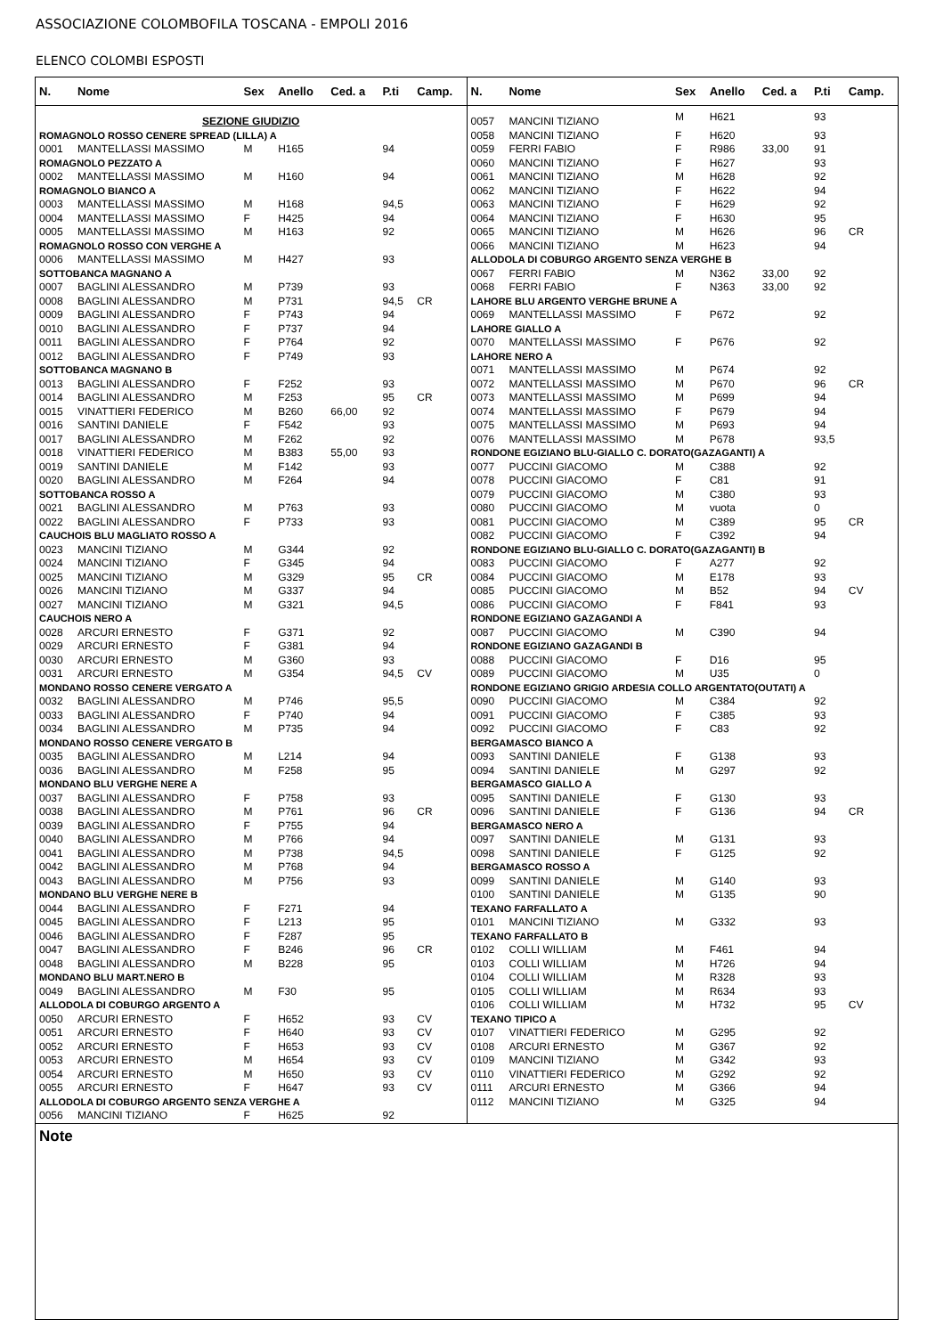ASSOCIAZIONE COLOMBOFILA TOSCANA - EMPOLI 2016
ELENCO COLOMBI ESPOSTI
| N. | Nome | Sex | Anello | Ced. a | P.ti | Camp. |
| --- | --- | --- | --- | --- | --- | --- |
| SEZIONE GIUDIZIO | | | | | | |
| ROMAGNOLO ROSSO CENERE SPREAD (LILLA) A | | | | | | |
| 0001 | MANTELLASSI MASSIMO | M | H165 | | 94 | |
| ROMAGNOLO PEZZATO A | | | | | | |
| 0002 | MANTELLASSI MASSIMO | M | H160 | | 94 | |
| ROMAGNOLO BIANCO A | | | | | | |
| 0003 | MANTELLASSI MASSIMO | M | H168 | | 94,5 | |
| 0004 | MANTELLASSI MASSIMO | F | H425 | | 94 | |
| 0005 | MANTELLASSI MASSIMO | M | H163 | | 92 | |
| ROMAGNOLO ROSSO CON VERGHE A | | | | | | |
| 0006 | MANTELLASSI MASSIMO | M | H427 | | 93 | |
| SOTTOBANCA MAGNANO A | | | | | | |
| 0007 | BAGLINI ALESSANDRO | M | P739 | | 93 | |
| 0008 | BAGLINI ALESSANDRO | M | P731 | | 94,5 | CR |
| 0009 | BAGLINI ALESSANDRO | F | P743 | | 94 | |
| 0010 | BAGLINI ALESSANDRO | F | P737 | | 94 | |
| 0011 | BAGLINI ALESSANDRO | F | P764 | | 92 | |
| 0012 | BAGLINI ALESSANDRO | F | P749 | | 93 | |
| SOTTOBANCA MAGNANO B | | | | | | |
| 0013 | BAGLINI ALESSANDRO | F | F252 | | 93 | |
| 0014 | BAGLINI ALESSANDRO | M | F253 | | 95 | CR |
| 0015 | VINATTIERI FEDERICO | M | B260 | 66,00 | 92 | |
| 0016 | SANTINI DANIELE | F | F542 | | 93 | |
| 0017 | BAGLINI ALESSANDRO | M | F262 | | 92 | |
| 0018 | VINATTIERI FEDERICO | M | B383 | 55,00 | 93 | |
| 0019 | SANTINI DANIELE | M | F142 | | 93 | |
| 0020 | BAGLINI ALESSANDRO | M | F264 | | 94 | |
| SOTTOBANCA ROSSO A | | | | | | |
| 0021 | BAGLINI ALESSANDRO | M | P763 | | 93 | |
| 0022 | BAGLINI ALESSANDRO | F | P733 | | 93 | |
| CAUCHOIS BLU MAGLIATO ROSSO A | | | | | | |
| 0023 | MANCINI TIZIANO | M | G344 | | 92 | |
| 0024 | MANCINI TIZIANO | F | G345 | | 94 | |
| 0025 | MANCINI TIZIANO | M | G329 | | 95 | CR |
| 0026 | MANCINI TIZIANO | M | G337 | | 94 | |
| 0027 | MANCINI TIZIANO | M | G321 | | 94,5 | |
| CAUCHOIS NERO A | | | | | | |
| 0028 | ARCURI ERNESTO | F | G371 | | 92 | |
| 0029 | ARCURI ERNESTO | F | G381 | | 94 | |
| 0030 | ARCURI ERNESTO | M | G360 | | 93 | |
| 0031 | ARCURI ERNESTO | M | G354 | | 94,5 | CV |
| MONDANO ROSSO CENERE VERGATO A | | | | | | |
| 0032 | BAGLINI ALESSANDRO | M | P746 | | 95,5 | |
| 0033 | BAGLINI ALESSANDRO | F | P740 | | 94 | |
| 0034 | BAGLINI ALESSANDRO | M | P735 | | 94 | |
| MONDANO ROSSO CENERE VERGATO B | | | | | | |
| 0035 | BAGLINI ALESSANDRO | M | L214 | | 94 | |
| 0036 | BAGLINI ALESSANDRO | M | F258 | | 95 | |
| MONDANO BLU VERGHE NERE A | | | | | | |
| 0037 | BAGLINI ALESSANDRO | F | P758 | | 93 | |
| 0038 | BAGLINI ALESSANDRO | M | P761 | | 96 | CR |
| 0039 | BAGLINI ALESSANDRO | F | P755 | | 94 | |
| 0040 | BAGLINI ALESSANDRO | M | P766 | | 94 | |
| 0041 | BAGLINI ALESSANDRO | M | P738 | | 94,5 | |
| 0042 | BAGLINI ALESSANDRO | M | P768 | | 94 | |
| 0043 | BAGLINI ALESSANDRO | M | P756 | | 93 | |
| MONDANO BLU VERGHE NERE B | | | | | | |
| 0044 | BAGLINI ALESSANDRO | F | F271 | | 94 | |
| 0045 | BAGLINI ALESSANDRO | F | L213 | | 95 | |
| 0046 | BAGLINI ALESSANDRO | F | F287 | | 95 | |
| 0047 | BAGLINI ALESSANDRO | F | B246 | | 96 | CR |
| 0048 | BAGLINI ALESSANDRO | M | B228 | | 95 | |
| MONDANO BLU MART.NERO B | | | | | | |
| 0049 | BAGLINI ALESSANDRO | M | F30 | | 95 | |
| ALLODOLA DI COBURGO ARGENTO A | | | | | | |
| 0050 | ARCURI ERNESTO | F | H652 | | 93 | CV |
| 0051 | ARCURI ERNESTO | F | H640 | | 93 | CV |
| 0052 | ARCURI ERNESTO | F | H653 | | 93 | CV |
| 0053 | ARCURI ERNESTO | M | H654 | | 93 | CV |
| 0054 | ARCURI ERNESTO | M | H650 | | 93 | CV |
| 0055 | ARCURI ERNESTO | F | H647 | | 93 | CV |
| ALLODOLA DI COBURGO ARGENTO SENZA VERGHE A | | | | | | |
| 0056 | MANCINI TIZIANO | F | H625 | | 92 | |
| N. | Nome | Sex | Anello | Ced. a | P.ti | Camp. |
| --- | --- | --- | --- | --- | --- | --- |
| 0057 | MANCINI TIZIANO | M | H621 | | 93 | |
| 0058 | MANCINI TIZIANO | F | H620 | | 93 | |
| 0059 | FERRI FABIO | F | R986 | 33,00 | 91 | |
| 0060 | MANCINI TIZIANO | F | H627 | | 93 | |
| 0061 | MANCINI TIZIANO | M | H628 | | 92 | |
| 0062 | MANCINI TIZIANO | F | H622 | | 94 | |
| 0063 | MANCINI TIZIANO | F | H629 | | 92 | |
| 0064 | MANCINI TIZIANO | F | H630 | | 95 | |
| 0065 | MANCINI TIZIANO | M | H626 | | 96 | CR |
| 0066 | MANCINI TIZIANO | M | H623 | | 94 | |
| ALLODOLA DI COBURGO ARGENTO SENZA VERGHE B | | | | | | |
| 0067 | FERRI FABIO | M | N362 | 33,00 | 92 | |
| 0068 | FERRI FABIO | F | N363 | 33,00 | 92 | |
| LAHORE BLU ARGENTO VERGHE BRUNE A | | | | | | |
| 0069 | MANTELLASSI MASSIMO | F | P672 | | 92 | |
| LAHORE GIALLO A | | | | | | |
| 0070 | MANTELLASSI MASSIMO | F | P676 | | 92 | |
| LAHORE NERO A | | | | | | |
| 0071 | MANTELLASSI MASSIMO | M | P674 | | 92 | |
| 0072 | MANTELLASSI MASSIMO | M | P670 | | 96 | CR |
| 0073 | MANTELLASSI MASSIMO | M | P699 | | 94 | |
| 0074 | MANTELLASSI MASSIMO | F | P679 | | 94 | |
| 0075 | MANTELLASSI MASSIMO | M | P693 | | 94 | |
| 0076 | MANTELLASSI MASSIMO | M | P678 | | 93,5 | |
| RONDONE EGIZIANO BLU-GIALLO C. DORATO(GAZAGANTI) A | | | | | | |
| 0077 | PUCCINI GIACOMO | M | C388 | | 92 | |
| 0078 | PUCCINI GIACOMO | F | C81 | | 91 | |
| 0079 | PUCCINI GIACOMO | M | C380 | | 93 | |
| 0080 | PUCCINI GIACOMO | M | vuota | | 0 | |
| 0081 | PUCCINI GIACOMO | M | C389 | | 95 | CR |
| 0082 | PUCCINI GIACOMO | F | C392 | | 94 | |
| RONDONE EGIZIANO BLU-GIALLO C. DORATO(GAZAGANTI) B | | | | | | |
| 0083 | PUCCINI GIACOMO | F | A277 | | 92 | |
| 0084 | PUCCINI GIACOMO | M | E178 | | 93 | |
| 0085 | PUCCINI GIACOMO | M | B52 | | 94 | CV |
| 0086 | PUCCINI GIACOMO | F | F841 | | 93 | |
| RONDONE EGIZIANO GAZAGANDI A | | | | | | |
| 0087 | PUCCINI GIACOMO | M | C390 | | 94 | |
| RONDONE EGIZIANO GAZAGANDI B | | | | | | |
| 0088 | PUCCINI GIACOMO | F | D16 | | 95 | |
| 0089 | PUCCINI GIACOMO | M | U35 | | 0 | |
| RONDONE EGIZIANO GRIGIO ARDESIA COLLO ARGENTATO(OUTATI) A | | | | | | |
| 0090 | PUCCINI GIACOMO | M | C384 | | 92 | |
| 0091 | PUCCINI GIACOMO | F | C385 | | 93 | |
| 0092 | PUCCINI GIACOMO | F | C83 | | 92 | |
| BERGAMASCO BIANCO A | | | | | | |
| 0093 | SANTINI DANIELE | F | G138 | | 93 | |
| 0094 | SANTINI DANIELE | M | G297 | | 92 | |
| BERGAMASCO GIALLO A | | | | | | |
| 0095 | SANTINI DANIELE | F | G130 | | 93 | |
| 0096 | SANTINI DANIELE | F | G136 | | 94 | CR |
| BERGAMASCO NERO A | | | | | | |
| 0097 | SANTINI DANIELE | M | G131 | | 93 | |
| 0098 | SANTINI DANIELE | F | G125 | | 92 | |
| BERGAMASCO ROSSO A | | | | | | |
| 0099 | SANTINI DANIELE | M | G140 | | 93 | |
| 0100 | SANTINI DANIELE | M | G135 | | 90 | |
| TEXANO FARFALLATO A | | | | | | |
| 0101 | MANCINI TIZIANO | M | G332 | | 93 | |
| TEXANO FARFALLATO B | | | | | | |
| 0102 | COLLI WILLIAM | M | F461 | | 94 | |
| 0103 | COLLI WILLIAM | M | H726 | | 94 | |
| 0104 | COLLI WILLIAM | M | R328 | | 93 | |
| 0105 | COLLI WILLIAM | M | R634 | | 93 | |
| 0106 | COLLI WILLIAM | M | H732 | | 95 | CV |
| TEXANO TIPICO A | | | | | | |
| 0107 | VINATTIERI FEDERICO | M | G295 | | 92 | |
| 0108 | ARCURI ERNESTO | M | G367 | | 92 | |
| 0109 | MANCINI TIZIANO | M | G342 | | 93 | |
| 0110 | VINATTIERI FEDERICO | M | G292 | | 92 | |
| 0111 | ARCURI ERNESTO | M | G366 | | 94 | |
| 0112 | MANCINI TIZIANO | M | G325 | | 94 | |
Note